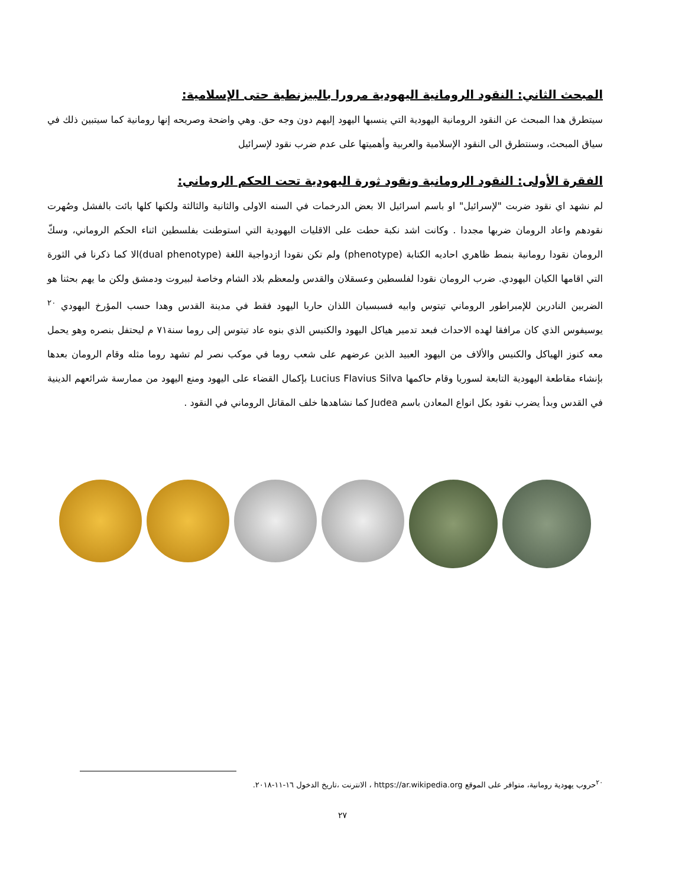المبحث الثاني: النقود الرومانية اليهودية مرورا بالبيزنطية حتى الإسلامية:
سيتطرق هدا المبحث عن النقود الرومانية اليهودية التي ينسبها اليهود إليهم دون وجه حق. وهي واضحة وصريحه إنها رومانية كما سيتبين ذلك في سياق المبحث، وسنتطرق الى النقود الإسلامية والعربية وأهميتها على عدم ضرب نقود لإسرائيل
الفقرة الأولى: النقود الرومانية ونقود ثورة اليهودية تحت الحكم الروماني:
لم نشهد اي نقود ضربت "لإسرائيل" او باسم اسرائيل الا بعض الدرخمات في السنه الاولى والثانية والثالثة ولكنها كلها بائت بالفشل وصُهرت نقودهم واعاد الرومان ضربها مجددا . وكانت اشد نكبة حطت على الاقليات اليهودية التي استوطنت بفلسطين اثناء الحكم الروماني، وسكّ الرومان نقودا رومانية بنمط ظاهري احاديه الكتابة (phenotype) ولم تكن نقودا ازدواجية اللغة (dual phenotype)الا كما ذكرنا في الثورة التي اقامها الكيان اليهودي. ضرب الرومان نقودا لفلسطين وعسقلان والقدس ولمعظم بلاد الشام وخاصة لبيروت ودمشق ولكن ما يهم بحثنا هو الضربين النادرين للإمبراطور الروماني تيتوس وابيه فسبسيان اللذان حاربا اليهود فقط في مدينة القدس وهدا حسب المؤرخ اليهودي <sup>٢٠</sup> يوسيفوس الذي كان مرافقا لهده الاحداث فبعد تدمير هياكل اليهود والكنيس الذي بنوه عاد تيتوس إلى روما سنة٧١ م ليحتفل بنصره وهو يحمل معه كنوز الهياكل والكنيس والألاف من اليهود العبيد الذين عرضهم على شعب روما في موكب نصر لم تشهد روما مثله وقام الرومان بعدها بإنشاء مقاطعة اليهودية التابعة لسوريا وقام حاكمها Lucius Flavius Silva بإكمال القضاء على اليهود ومنع اليهود من ممارسة شرائعهم الدينية في القدس وبدأ يضرب نقود بكل انواع المعادن باسم Judea كما نشاهدها خلف المقاتل الروماني في النقود .
<sup>٢٠</sup> حروب يهودية رومانية، متوافر على الموقع https://ar.wikipedia.org ، الانترنت ،تاريخ الدخول ١٦-١١-٢٠١٨.
٢٧